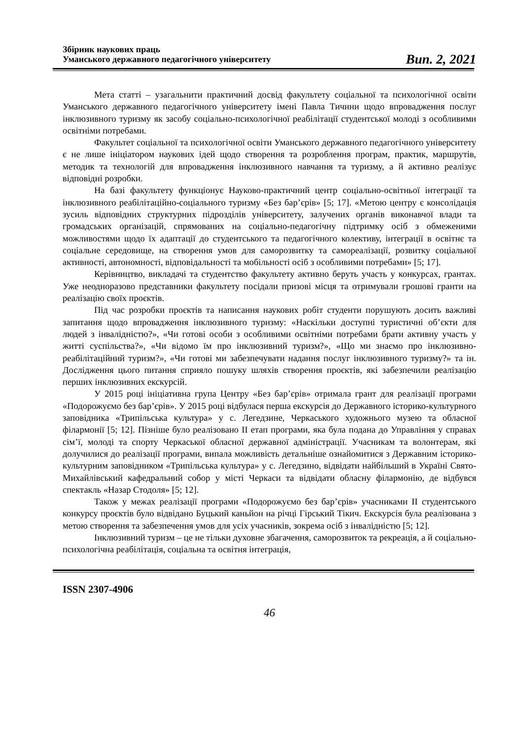Збірник наукових праць
Уманського державного педагогічного університету
Вип. 2, 2021
Мета статті – узагальнити практичний досвід факультету соціальної та психологічної освіти Уманського державного педагогічного університету імені Павла Тичини щодо впровадження послуг інклюзивного туризму як засобу соціально-психологічної реабілітації студентської молоді з особливими освітніми потребами.
Факультет соціальної та психологічної освіти Уманського державного педагогічного університету є не лише ініціатором наукових ідей щодо створення та розроблення програм, практик, маршрутів, методик та технологій для впровадження інклюзивного навчання та туризму, а й активно реалізує відповідні розробки.
На базі факультету функціонує Науково-практичний центр соціально-освітньої інтеграції та інклюзивного реабілітаційно-соціального туризму «Без бар’єрів» [5; 17]. «Метою центру є консолідація зусиль відповідних структурних підрозділів університету, залучених органів виконавчої влади та громадських організацій, спрямованих на соціально-педагогічну підтримку осіб з обмеженими можливостями щодо їх адаптації до студентського та педагогічного колективу, інтеграції в освітнє та соціальне середовище, на створення умов для саморозвитку та самореалізації, розвитку соціальної активності, автономності, відповідальності та мобільності осіб з особливими потребами» [5; 17].
Керівництво, викладачі та студентство факультету активно беруть участь у конкурсах, грантах. Уже неодноразово представники факультету посідали призові місця та отримували грошові гранти на реалізацію своїх проєктів.
Під час розробки проєктів та написання наукових робіт студенти порушують досить важливі запитання щодо впровадження інклюзивного туризму: «Наскільки доступні туристичні об’єкти для людей з інвалідністю?», «Чи готові особи з особливими освітніми потребами брати активну участь у житті суспільства?», «Чи відомо їм про інклюзивний туризм?», «Що ми знаємо про інклюзивно-реабілітаційний туризм?», «Чи готові ми забезпечувати надання послуг інклюзивного туризму?» та ін. Дослідження цього питання сприяло пошуку шляхів створення проєктів, які забезпечили реалізацію перших інклюзивних екскурсій.
У 2015 році ініціативна група Центру «Без бар’єрів» отримала грант для реалізації програми «Подорожуємо без бар’єрів». У 2015 році відбулася перша екскурсія до Державного історико-культурного заповідника «Трипільська культура» у с. Легедзине, Черкаського художнього музею та обласної філармонії [5; 12]. Пізніше було реалізовано ІІ етап програми, яка була подана до Управління у справах сім’ї, молоді та спорту Черкаської обласної державної адміністрації. Учасникам та волонтерам, які долучилися до реалізації програми, випала можливість детальніше ознайомитися з Державним історико-культурним заповідником «Трипільська культура» у с. Легедзино, відвідати найбільший в Україні Свято-Михайлівський кафедральний собор у місті Черкаси та відвідати обласну філармонію, де відбувся спектакль «Назар Стодоля» [5; 12].
Також у межах реалізації програми «Подорожуємо без бар’єрів» учасниками ІІ студентського конкурсу проєктів було відвідано Буцький каньйон на річці Гірський Тікич. Екскурсія була реалізована з метою створення та забезпечення умов для усіх учасників, зокрема осіб з інвалідністю [5; 12].
Інклюзивний туризм – це не тільки духовне збагачення, саморозвиток та рекреація, а й соціально-психологічна реабілітація, соціальна та освітня інтеграція,
ISSN 2307-4906
46